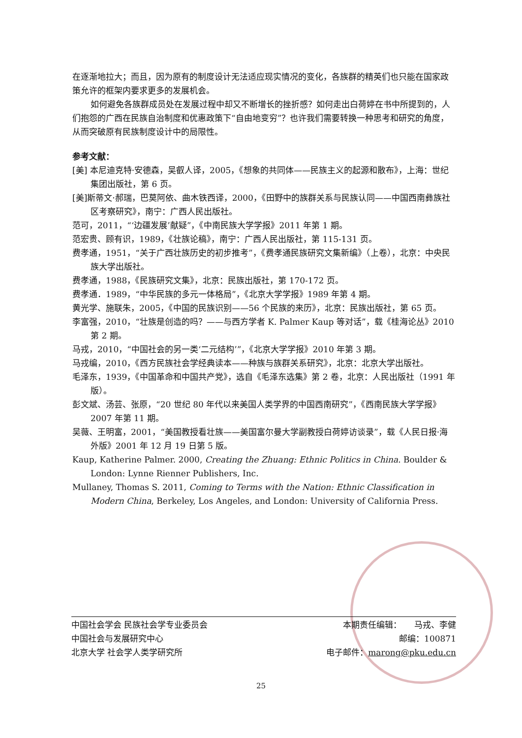在逐渐地拉大；而且，因为原有的制度设计无法适应现实情况的变化，各族群的精英们也只能在国家政策允许的框架内要求更多的发展机会。
如何避免各族群成员处在发展过程中却又不断增长的挫折感？如何走出白荷婷在书中所提到的，人们抱怨的广西在民族自治制度和优惠政策下“自由地变穷”？也许我们需要转换一种思考和研究的角度，从而突破原有民族制度设计中的局限性。
参考文献：
[美] 本尼迪克特·安德森，吴叡人译，2005，《想象的共同体——民族主义的起源和散布》，上海：世纪集团出版社，第 6 页。
[美]斯蒂文·郝瑞，巴莫阿依、曲木铁西译，2000，《田野中的族群关系与民族认同——中国西南彝族社区考察研究》，南宁：广西人民出版社。
范可，2011，“‘边疆发展’献疑”，《中南民族大学学报》2011 年第 1 期。
范宏贵、顾有识，1989，《壮族论稿》，南宁：广西人民出版社，第 115-131 页。
费孝通，1951，“关于广西壮族历史的初步推考”，《费孝通民族研究文集新编》（上卷），北京：中央民族大学出版社。
费孝通，1988，《民族研究文集》，北京：民族出版社，第 170-172 页。
费孝通．1989，“中华民族的多元一体格局”，《北京大学学报》1989 年第 4 期。
黄光学、施联朱，2005，《中国的民族识别——56 个民族的来历》，北京：民族出版社，第 65 页。
李富强，2010，“壮族是创造的吗？——与西方学者 K. Palmer Kaup 等对话”，载《桂海论丛》2010 第 2 期。
马戎，2010，“中国社会的另一类‘二元结构’”，《北京大学学报》2010 年第 3 期。
马戎编，2010，《西方民族社会学经典读本——种族与族群关系研究》，北京：北京大学出版社。
毛泽东，1939，《中国革命和中国共产党》，选自《毛泽东选集》第 2 卷，北京：人民出版社（1991 年版）。
彭文斌、汤芸、张原，“20 世纪 80 年代以来美国人类学界的中国西南研究”，《西南民族大学学报》2007 年第 11 期。
吴薇、王明富，2001，“美国教授看壮族——美国富尔曼大学副教授白荷婷访谈录”，载《人民日报·海外版》2001 年 12 月 19 日第 5 版。
Kaup, Katherine Palmer. 2000, Creating the Zhuang: Ethnic Politics in China. Boulder & London: Lynne Rienner Publishers, Inc.
Mullaney, Thomas S. 2011, Coming to Terms with the Nation: Ethnic Classification in Modern China, Berkeley, Los Angeles, and London: University of California Press.
中国社会学会 民族社会学专业委员会
中国社会与发展研究中心
北京大学 社会学人类学研究所
本期责任编辑：　　马戎、李健
邮编：100871
电子邮件：marong@pku.edu.cn
25